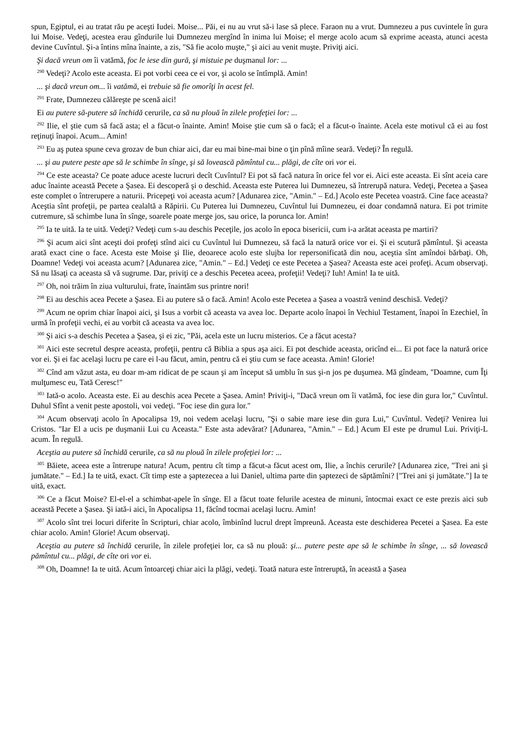spun, Egiptul, ei au tratat rău pe aceşti Iudei. Moise... Păi, ei nu au vrut să-i lase să plece. Faraon nu a vrut. Dumnezeu a pus cuvintele în gura lui Moise. Vedeţi, acestea erau gîndurile lui Dumnezeu mergînd în inima lui Moise; el merge acolo acum să exprime aceasta, atunci acesta devine Cuvîntul. Şi-a întins mîna înainte, a zis, "Să fie acolo muşte," şi aici au venit muşte. Priviţi aici.
Şi dacă vreun om îi vatămă, foc le iese din gură, şi mistuie pe duşmanul lor: ...
<sup>290</sup> Vedeţi? Acolo este aceasta. Ei pot vorbi ceea ce ei vor, şi acolo se întîmplă. Amin!
... şi dacă vreun om... îi vatămă, ei trebuie să fie omorîţi în acest fel.
<sup>291</sup> Frate, Dumnezeu călăreşte pe scenă aici!
Ei au putere să-putere să închidă cerurile, ca să nu plouă în zilele profeţiei lor: ...
<sup>292</sup> Ilie, el ştie cum să facă asta; el a făcut-o înainte. Amin! Moise ştie cum să o facă; el a făcut-o înainte. Acela este motivul că ei au fost reţinuţi înapoi. Acum... Amin!
<sup>293</sup> Eu aş putea spune ceva grozav de bun chiar aici, dar eu mai bine-mai bine o ţin pînă mîine seară. Vedeţi? În regulă.
... şi au putere peste ape să le schimbe în sînge, şi să lovească pămîntul cu... plăgi, de cîte ori vor ei.
<sup>294</sup> Ce este aceasta? Ce poate aduce aceste lucruri decît Cuvîntul? Ei pot să facă natura în orice fel vor ei. Aici este aceasta. Ei sînt aceia care aduc înainte această Pecete a Şasea. Ei descoperă şi o deschid. Aceasta este Puterea lui Dumnezeu, să întrerupă natura. Vedeţi, Pecetea a Şasea este complet o întrerupere a naturii. Pricepeţi voi aceasta acum? [Adunarea zice, "Amin." – Ed.] Acolo este Pecetea voastră. Cine face aceasta? Aceştia sînt profeţii, pe partea cealaltă a Răpirii. Cu Puterea lui Dumnezeu, Cuvîntul lui Dumnezeu, ei doar condamnă natura. Ei pot trimite cutremure, să schimbe luna în sînge, soarele poate merge jos, sau orice, la porunca lor. Amin!
<sup>295</sup> Ia te uită. Ia te uită. Vedeţi? Vedeţi cum s-au deschis Peceţile, jos acolo în epoca bisericii, cum i-a arătat aceasta pe martiri?
<sup>296</sup> Şi acum aici sînt aceşti doi profeţi stînd aici cu Cuvîntul lui Dumnezeu, să facă la natură orice vor ei. Şi ei scutură pămîntul. Şi aceasta arată exact cine o face. Acesta este Moise şi Ilie, deoarece acolo este slujba lor repersonificată din nou, aceştia sînt amîndoi bărbaţi. Oh, Doamne! Vedeţi voi aceasta acum? [Adunarea zice, "Amin." – Ed.] Vedeţi ce este Pecetea a Şasea? Aceasta este acei profeţi. Acum observaţi. Să nu lăsaţi ca aceasta să vă sugrume. Dar, priviţi ce a deschis Pecetea aceea, profeţii! Vedeţi? Iuh! Amin! Ia te uită.
<sup>297</sup> Oh, noi trăim în ziua vulturului, frate, înaintăm sus printre nori!
<sup>298</sup> Ei au deschis acea Pecete a Şasea. Ei au putere să o facă. Amin! Acolo este Pecetea a Şasea a voastră venind deschisă. Vedeţi?
<sup>299</sup> Acum ne oprim chiar înapoi aici, şi Isus a vorbit că aceasta va avea loc. Departe acolo înapoi în Vechiul Testament, înapoi în Ezechiel, în urmă în profeţii vechi, ei au vorbit că aceasta va avea loc.
<sup>300</sup> Şi aici s-a deschis Pecetea a Şasea, şi ei zic, "Păi, acela este un lucru misterios. Ce a făcut acesta?
<sup>301</sup> Aici este secretul despre aceasta, profeţii, pentru că Biblia a spus aşa aici. Ei pot deschide aceasta, oricînd ei... Ei pot face la natură orice vor ei. Şi ei fac acelaşi lucru pe care ei l-au făcut, amin, pentru că ei ştiu cum se face aceasta. Amin! Glorie!
<sup>302</sup> Cînd am văzut asta, eu doar m-am ridicat de pe scaun şi am început să umblu în sus şi-n jos pe duşumea. Mă gîndeam, "Doamne, cum Îţi mulţumesc eu, Tată Ceresc!"
<sup>303</sup> Iată-o acolo. Aceasta este. Ei au deschis acea Pecete a Şasea. Amin! Priviţi-i, "Dacă vreun om îi vatămă, foc iese din gura lor," Cuvîntul. Duhul Sfînt a venit peste apostoli, voi vedeţi. "Foc iese din gura lor."
<sup>304</sup> Acum observaţi acolo în Apocalipsa 19, noi vedem acelaşi lucru, "Şi o sabie mare iese din gura Lui," Cuvîntul. Vedeţi? Venirea lui Cristos. "Iar El a ucis pe duşmanii Lui cu Aceasta." Este asta adevărat? [Adunarea, "Amin." – Ed.] Acum El este pe drumul Lui. Priviţi-L acum. În regulă.
Aceştia au putere să închidă cerurile, ca să nu plouă în zilele profeţiei lor: ...
<sup>305</sup> Băiete, aceea este a întrerupe natura! Acum, pentru cît timp a făcut-a făcut acest om, Ilie, a închis cerurile? [Adunarea zice, "Trei ani şi jumătate." – Ed.] Ia te uită, exact. Cît timp este a şaptezecea a lui Daniel, ultima parte din şaptezeci de săptămîni? ["Trei ani şi jumătate."] Ia te uită, exact.
<sup>306</sup> Ce a făcut Moise? El-el-el a schimbat-apele în sînge. El a făcut toate felurile acestea de minuni, întocmai exact ce este prezis aici sub această Pecete a Şasea. Şi iată-i aici, în Apocalipsa 11, făcînd tocmai acelaşi lucru. Amin!
<sup>307</sup> Acolo sînt trei locuri diferite în Scripturi, chiar acolo, îmbinînd lucrul drept împreună. Aceasta este deschiderea Pecetei a Şasea. Ea este chiar acolo. Amin! Glorie! Acum observaţi.
Aceştia au putere să închidă cerurile, în zilele profeţiei lor, ca să nu plouă: şi... putere peste ape să le schimbe în sînge, ... să lovească pămîntul cu... plăgi, de cîte ori vor ei.
<sup>308</sup> Oh, Doamne! Ia te uită. Acum întoarceţi chiar aici la plăgi, vedeţi. Toată natura este întreruptă, în această a Şasea